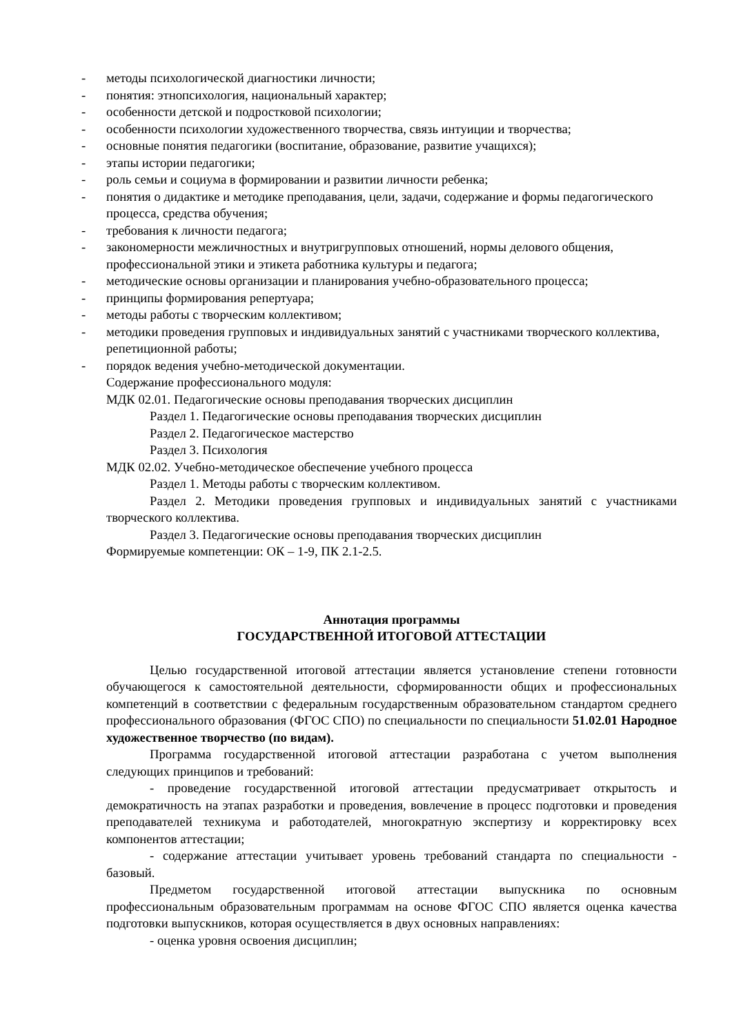- методы психологической диагностики личности;
- понятия: этнопсихология, национальный характер;
- особенности детской и подростковой психологии;
- особенности психологии художественного творчества, связь интуиции и творчества;
- основные понятия педагогики (воспитание, образование, развитие учащихся);
- этапы истории педагогики;
- роль семьи и социума в формировании и развитии личности ребенка;
- понятия о дидактике и методике преподавания, цели, задачи, содержание и формы педагогического процесса, средства обучения;
- требования к личности педагога;
- закономерности межличностных и внутригрупповых отношений, нормы делового общения, профессиональной этики и этикета работника культуры и педагога;
- методические основы организации и планирования учебно-образовательного процесса;
- принципы формирования репертуара;
- методы работы с творческим коллективом;
- методики проведения групповых и индивидуальных занятий с участниками творческого коллектива, репетиционной работы;
- порядок ведения учебно-методической документации.
Содержание профессионального модуля:
МДК 02.01. Педагогические основы преподавания творческих дисциплин
Раздел 1. Педагогические основы преподавания творческих дисциплин
Раздел 2. Педагогическое мастерство
Раздел 3. Психология
МДК 02.02. Учебно-методическое обеспечение учебного процесса
Раздел 1. Методы работы с творческим коллективом.
Раздел 2. Методики проведения групповых и индивидуальных занятий с участниками творческого коллектива.
Раздел 3. Педагогические основы преподавания творческих дисциплин
Формируемые компетенции: ОК – 1-9, ПК 2.1-2.5.
Аннотация программы
ГОСУДАРСТВЕННОЙ ИТОГОВОЙ АТТЕСТАЦИИ
Целью государственной итоговой аттестации является установление степени готовности обучающегося к самостоятельной деятельности, сформированности общих и профессиональных компетенций в соответствии с федеральным государственным образовательном стандартом среднего профессионального образования (ФГОС СПО) по специальности по специальности 51.02.01 Народное художественное творчество (по видам).
Программа государственной итоговой аттестации разработана с учетом выполнения следующих принципов и требований:
- проведение государственной итоговой аттестации предусматривает открытость и демократичность на этапах разработки и проведения, вовлечение в процесс подготовки и проведения преподавателей техникума и работодателей, многократную экспертизу и корректировку всех компонентов аттестации;
- содержание аттестации учитывает уровень требований стандарта по специальности - базовый.
Предметом государственной итоговой аттестации выпускника по основным профессиональным образовательным программам на основе ФГОС СПО является оценка качества подготовки выпускников, которая осуществляется в двух основных направлениях:
- оценка уровня освоения дисциплин;